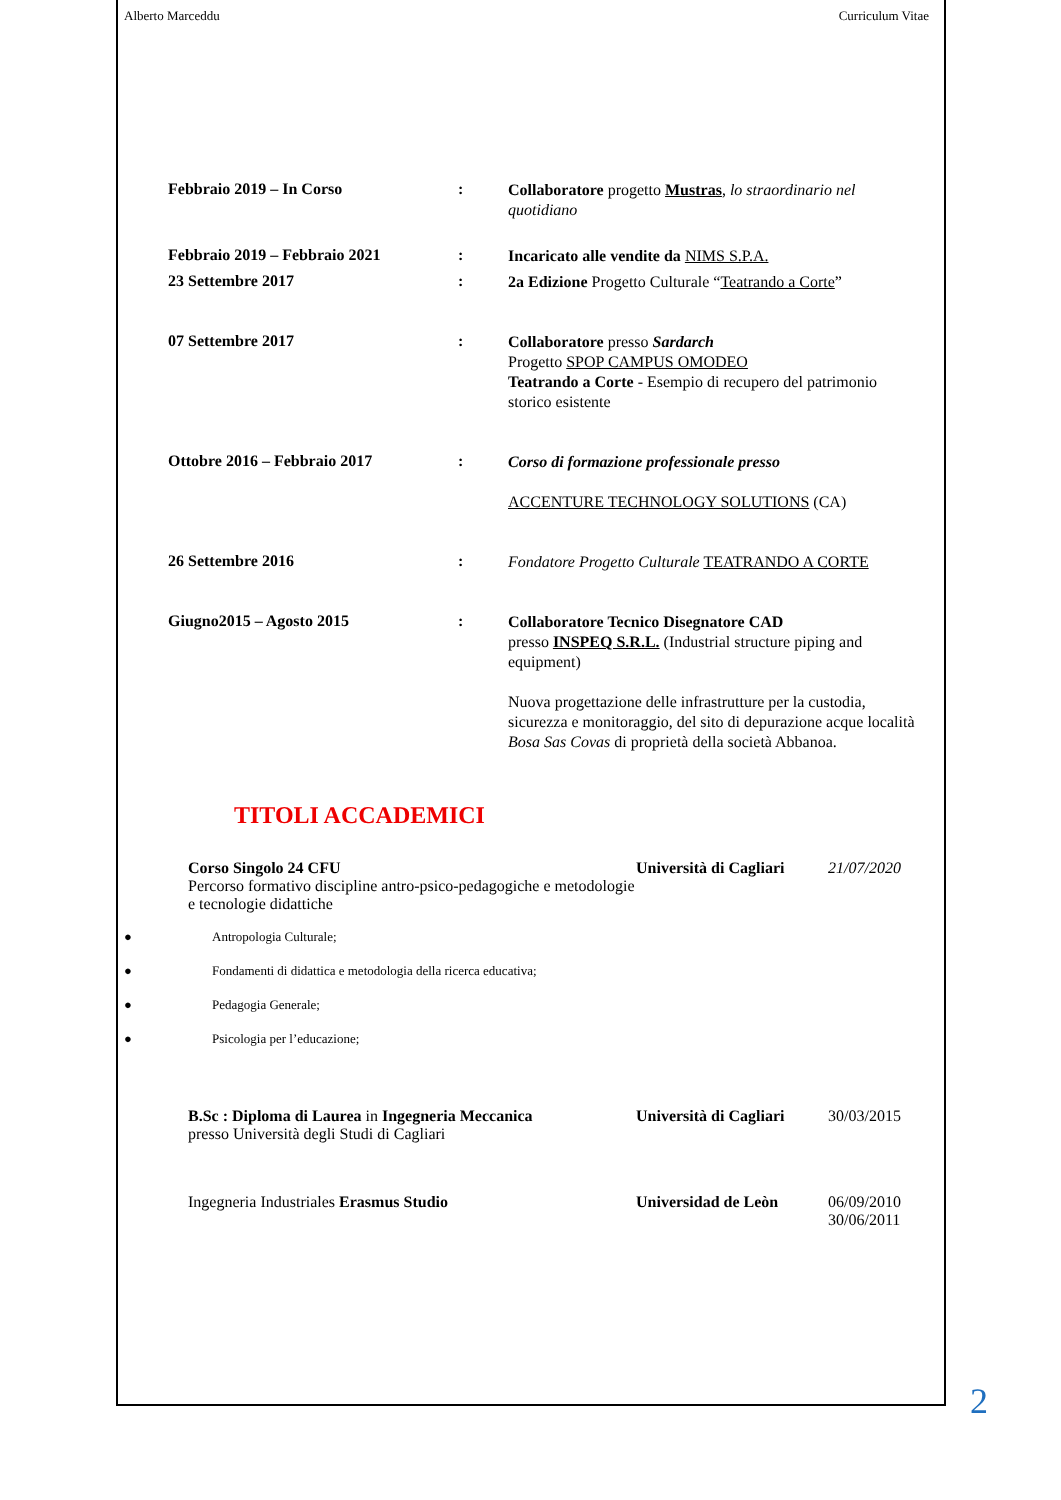Alberto Marceddu Curriculum Vitae
Febbraio 2019 – In Corso :
Collaboratore progetto Mustras, lo straordinario nel quotidiano
Febbraio 2019 – Febbraio 2021 :
Incaricato alle vendite da NIMS S.P.A.
23 Settembre 2017 :
2a Edizione Progetto Culturale “Teatrando a Corte”
07 Settembre 2017 :
Collaboratore presso Sardarch
Progetto SPOP CAMPUS OMODEO
Teatrando a Corte - Esempio di recupero del patrimonio storico esistente
Ottobre 2016 – Febbraio 2017 :
Corso di formazione professionale presso
ACCENTURE TECHNOLOGY SOLUTIONS (CA)
26 Settembre 2016 :
Fondatore Progetto Culturale TEATRANDO A CORTE
Giugno2015 – Agosto 2015 :
Collaboratore Tecnico Disegnatore CAD
presso INSPEQ S.R.L. (Industrial structure piping and equipment)
Nuova progettazione delle infrastrutture per la custodia, sicurezza e monitoraggio, del sito di depurazione acque località Bosa Sas Covas di proprietà della società Abbanoa.
TITOLI ACCADEMICI
Corso Singolo 24 CFU
Percorso formativo discipline antro-psico-pedagogiche e metodologie e tecnologie didattiche
Università di Cagliari
21/07/2020
● Antropologia Culturale;
● Fondamenti di didattica e metodologia della ricerca educativa;
● Pedagogia Generale;
● Psicologia per l’educazione;
B.Sc : Diploma di Laurea in Ingegneria Meccanica
presso Università degli Studi di Cagliari
Università di Cagliari
30/03/2015
Ingegneria Industriales Erasmus Studio Universidad de Leòn 06/09/2010
30/06/2011
2